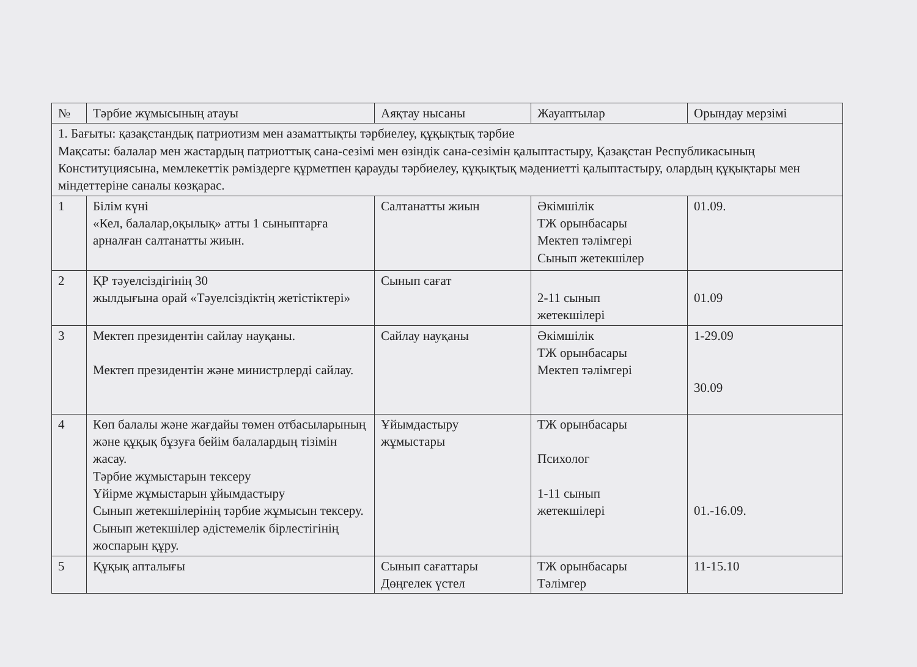| № | Тәрбие жұмысының атауы | Аяқтау нысаны | Жауаптылар | Орындау мерзімі |
| --- | --- | --- | --- | --- |
| 1. Бағыты: қазақстандық патриотизм мен азаматтықты тәрбиелеу, құқықтық тәрбие Мақсаты: балалар мен жастардың патриоттық сана-сезімі мен өзіндік сана-сезімін қалыптастыру, Қазақстан Республикасының Конституциясына, мемлекеттік рәміздерге құрметпен қарауды тәрбиелеу, құқықтық мәдениетті қалыптастыру, олардың құқықтары мен міндеттеріне саналы көзқарас. | | | | |
| 1 | Білім күні «Кел, балалар,оқылық» атты 1 сыныптарға арналған салтанатты жиын. | Салтанатты жиын | Әкімшілік ТЖ орынбасары Мектеп тәлімгері Сынып жетекшілер | 01.09. |
| 2 | ҚР тәуелсіздігінің 30 жылдығына орай «Тәуелсіздіктің жетістіктері» | Сынып сағат | 2-11 сынып жетекшілері | 01.09 |
| 3 | Мектеп президентін сайлау науқаны. Мектеп президентін және министрлерді сайлау. | Сайлау науқаны | Әкімшілік ТЖ орынбасары Мектеп тәлімгері | 1-29.09 30.09 |
| 4 | Көп балалы және жағдайы төмен отбасыларының және құқық бұзуға бейім балалардың тізімін жасау. Тәрбие жұмыстарын тексеру Үйірме жұмыстарын ұйымдастыру Сынып жетекшілерінің тәрбие жұмысын тексеру. Сынып жетекшілер әдістемелік бірлестігінің жоспарын құру. | Ұйымдастыру жұмыстары | ТЖ орынбасары Психолог 1-11 сынып жетекшілері | 01.-16.09. |
| 5 | Құқық апталығы | Сынып сағаттары Дөңгелек үстел | ТЖ орынбасары Тәлімгер | 11-15.10 |